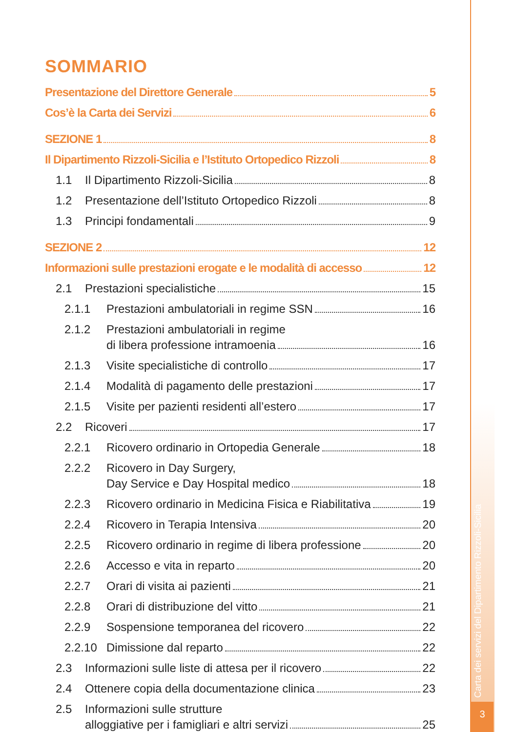SOMMARIO
Presentazione del Direttore Generale 5
Cos’è la Carta dei Servizi 6
SEZIONE 1 8
Il Dipartimento Rizzoli-Sicilia e l’Istituto Ortopedico Rizzoli 8
1.1 Il Dipartimento Rizzoli-Sicilia 8
1.2 Presentazione dell’Istituto Ortopedico Rizzoli 8
1.3 Principi fondamentali 9
SEZIONE 2 12
Informazioni sulle prestazioni erogate e le modalità di accesso 12
2.1 Prestazioni specialistiche 15
2.1.1 Prestazioni ambulatoriali in regime SSN 16
2.1.2 Prestazioni ambulatoriali in regime
di libera professione intramoenia 16
2.1.3 Visite specialistiche di controllo 17
2.1.4 Modalità di pagamento delle prestazioni 17
2.1.5 Visite per pazienti residenti all’estero 17
2.2 Ricoveri 17
2.2.1 Ricovero ordinario in Ortopedia Generale 18
2.2.2 Ricovero in Day Surgery,
Day Service e Day Hospital medico 18
2.2.3 Ricovero ordinario in Medicina Fisica e Riabilitativa 19
2.2.4 Ricovero in Terapia Intensiva 20
2.2.5 Ricovero ordinario in regime di libera professione 20
2.2.6 Accesso e vita in reparto 20
2.2.7 Orari di visita ai pazienti 21
2.2.8 Orari di distribuzione del vitto 21
2.2.9 Sospensione temporanea del ricovero 22
2.2.10 Dimissione dal reparto 22
2.3 Informazioni sulle liste di attesa per il ricovero 22
2.4 Ottenere copia della documentazione clinica 23
2.5 Informazioni sulle strutture
alloggiative per i famigliari e altri servizi 25
Carta dei servizi del Dipartimento Rizzoli-Sicilia
3